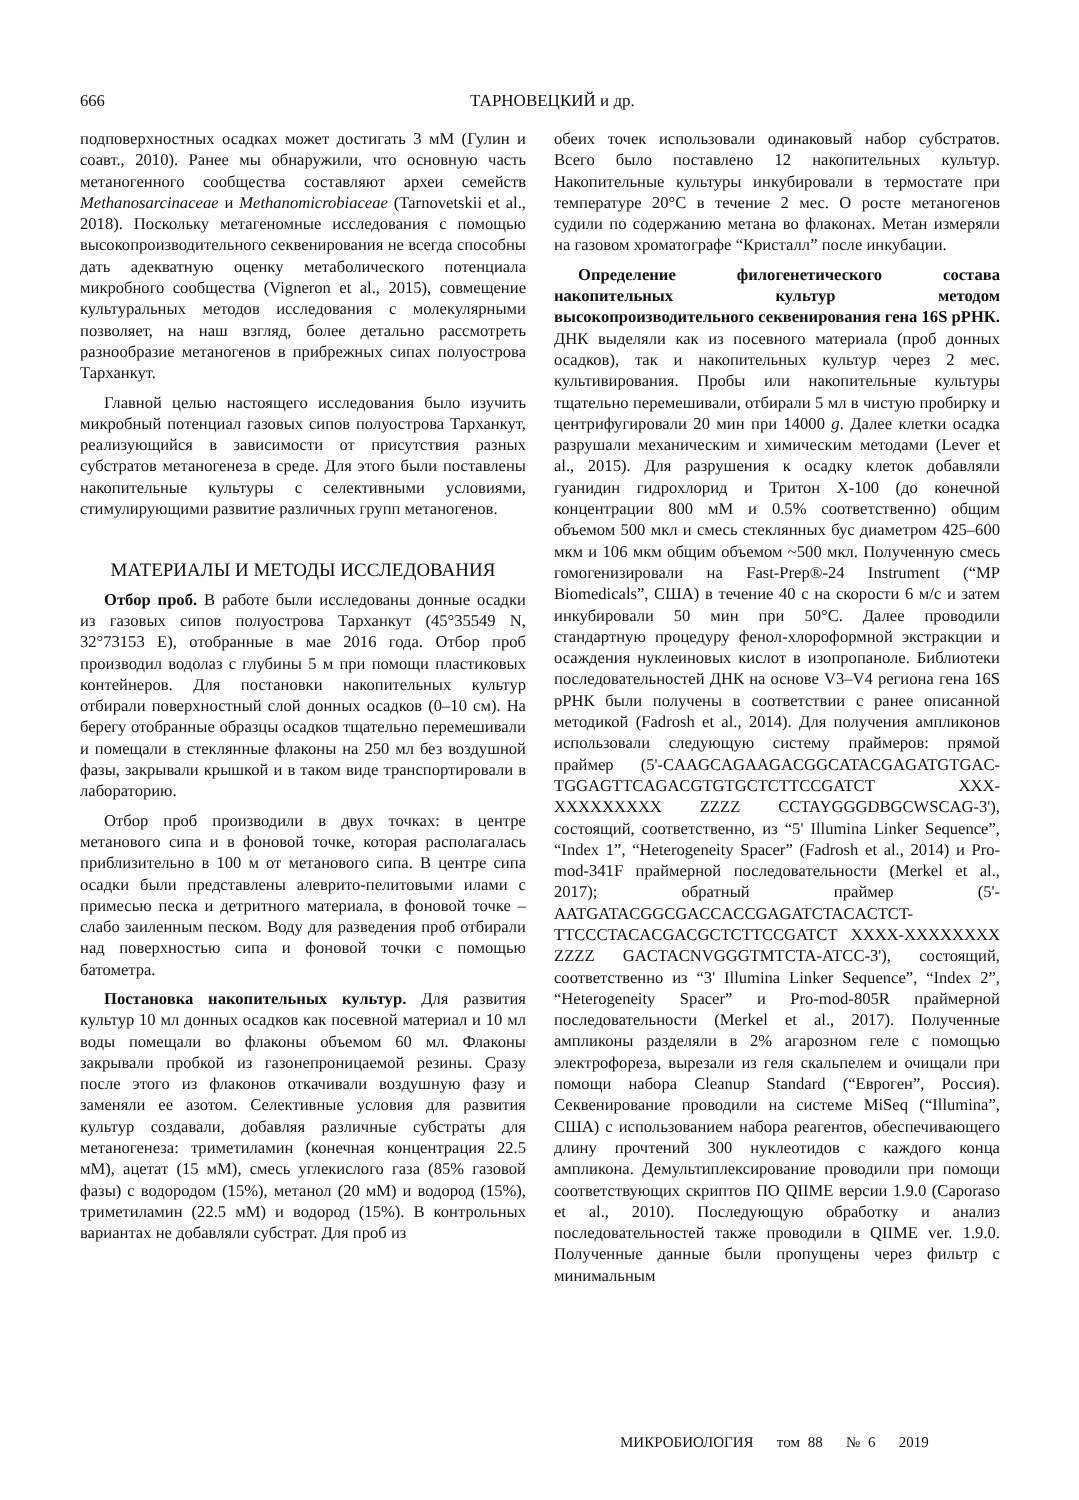666 ТАРНОВЕЦКИЙ и др.
подповерхностных осадках может достигать 3 мМ (Гулин и соавт., 2010). Ранее мы обнаружили, что основную часть метаногенного сообщества составляют археи семейств Methanosarcinaceae и Methanomicrobiaceae (Tarnovetskii et al., 2018). Поскольку метагеномные исследования с помощью высокопроизводительного секвенирования не всегда способны дать адекватную оценку метаболического потенциала микробного сообщества (Vigneron et al., 2015), совмещение культуральных методов исследования с молекулярными позволяет, на наш взгляд, более детально рассмотреть разнообразие метаногенов в прибрежных сипах полуострова Тарханкут.
Главной целью настоящего исследования было изучить микробный потенциал газовых сипов полуострова Тарханкут, реализующийся в зависимости от присутствия разных субстратов метаногенеза в среде. Для этого были поставлены накопительные культуры с селективными условиями, стимулирующими развитие различных групп метаногенов.
МАТЕРИАЛЫ И МЕТОДЫ ИССЛЕДОВАНИЯ
Отбор проб. В работе были исследованы донные осадки из газовых сипов полуострова Тарханкут (45°35549 N, 32°73153 E), отобранные в мае 2016 года. Отбор проб производил водолаз с глубины 5 м при помощи пластиковых контейнеров. Для постановки накопительных культур отбирали поверхностный слой донных осадков (0–10 см). На берегу отобранные образцы осадков тщательно перемешивали и помещали в стеклянные флаконы на 250 мл без воздушной фазы, закрывали крышкой и в таком виде транспортировали в лабораторию.
Отбор проб производили в двух точках: в центре метанового сипа и в фоновой точке, которая располагалась приблизительно в 100 м от метанового сипа. В центре сипа осадки были представлены алеврито-пелитовыми илами с примесью песка и детритного материала, в фоновой точке – слабо заиленным песком. Воду для разведения проб отбирали над поверхностью сипа и фоновой точки с помощью батометра.
Постановка накопительных культур. Для развития культур 10 мл донных осадков как посевной материал и 10 мл воды помещали во флаконы объемом 60 мл. Флаконы закрывали пробкой из газонепроницаемой резины. Сразу после этого из флаконов откачивали воздушную фазу и заменяли ее азотом. Селективные условия для развития культур создавали, добавляя различные субстраты для метаногенеза: триметиламин (конечная концентрация 22.5 мМ), ацетат (15 мМ), смесь углекислого газа (85% газовой фазы) с водородом (15%), метанол (20 мМ) и водород (15%), триметиламин (22.5 мМ) и водород (15%). В контрольных вариантах не добавляли субстрат. Для проб из
обеих точек использовали одинаковый набор субстратов. Всего было поставлено 12 накопительных культур. Накопительные культуры инкубировали в термостате при температуре 20°С в течение 2 мес. О росте метаногенов судили по содержанию метана во флаконах. Метан измеряли на газовом хроматографе “Кристалл” после инкубации.
Определение филогенетического состава накопительных культур методом высокопроизводительного секвенирования гена 16S рРНК. ДНК выделяли как из посевного материала (проб донных осадков), так и накопительных культур через 2 мес. культивирования. Пробы или накопительные культуры тщательно перемешивали, отбирали 5 мл в чистую пробирку и центрифугировали 20 мин при 14000 g. Далее клетки осадка разрушали механическим и химическим методами (Lever et al., 2015). Для разрушения к осадку клеток добавляли гуанидин гидрохлорид и Тритон Х-100 (до конечной концентрации 800 мМ и 0.5% соответственно) общим объемом 500 мкл и смесь стеклянных бус диаметром 425–600 мкм и 106 мкм общим объемом ~500 мкл. Полученную смесь гомогенизировали на Fast-Prep®-24 Instrument (“MP Biomedicals”, США) в течение 40 с на скорости 6 м/с и затем инкубировали 50 мин при 50°С. Далее проводили стандартную процедуру фенол-хлороформной экстракции и осаждения нуклеиновых кислот в изопропаноле. Библиотеки последовательностей ДНК на основе V3–V4 региона гена 16S рРНК были получены в соответствии с ранее описанной методикой (Fadrosh et al., 2014). Для получения ампликонов использовали следующую систему праймеров: прямой праймер (5'-CAAGCAGAAGACGGCATACGAGATGTGAC-TGGAGTTCAGACGTGTGCTCTTCCGATCT XXX-XXXXXXXXX ZZZZ CCTAYGGGDBGCWSCAG-3'), состоящий, соответственно, из “5' Illumina Linker Sequence”, “Index 1”, “Heterogeneity Spacer” (Fadrosh et al., 2014) и Pro-mod-341F праймерной последовательности (Merkel et al., 2017); обратный праймер (5'-AATGATACGGCGACCACCGAGATCTACACTCT-TTCCCTACACGACGCTCTTCCGATCT XXXX-XXXXXXXX ZZZZ GACTACNVGGGTMTCTA-ATCC-3'), состоящий, соответственно из “3' Illumina Linker Sequence”, “Index 2”, “Heterogeneity Spacer” и Pro-mod-805R праймерной последовательности (Merkel et al., 2017). Полученные ампликоны разделяли в 2% агарозном геле с помощью электрофореза, вырезали из геля скальпелем и очищали при помощи набора Cleanup Standard (“Евроген”, Россия). Секвенирование проводили на системе MiSeq (“Illumina”, США) с использованием набора реагентов, обеспечивающего длину прочтений 300 нуклеотидов с каждого конца ампликона. Демультиплексирование проводили при помощи соответствующих скриптов ПО QIIME версии 1.9.0 (Caporaso et al., 2010). Последующую обработку и анализ последовательностей также проводили в QIIME ver. 1.9.0. Полученные данные были пропущены через фильтр с минимальным
МИКРОБИОЛОГИЯ том 88 № 6 2019